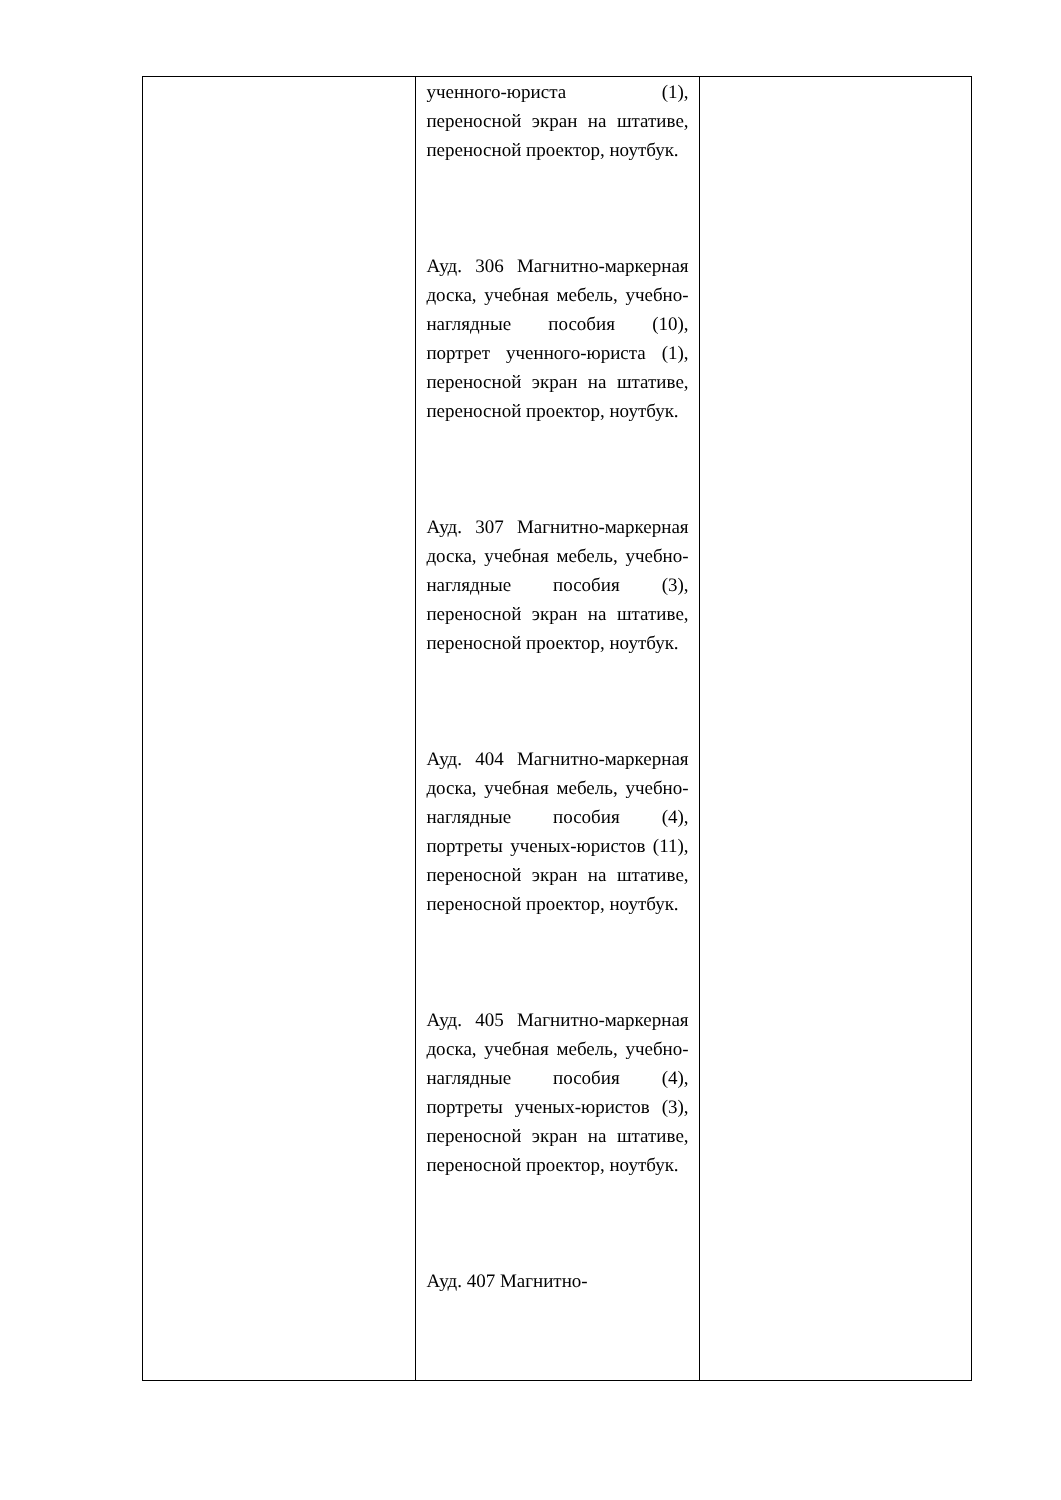| | ученного-юриста (1), переносной экран на штативе, переносной проектор, ноутбук. Ауд. 306 Магнитно-маркерная доска, учебная мебель, учебно-наглядные пособия (10), портрет ученного-юриста (1), переносной экран на штативе, переносной проектор, ноутбук. Ауд. 307 Магнитно-маркерная доска, учебная мебель, учебно-наглядные пособия (3), переносной экран на штативе, переносной проектор, ноутбук. Ауд. 404 Магнитно-маркерная доска, учебная мебель, учебно-наглядные пособия (4), портреты ученых-юристов (11), переносной экран на штативе, переносной проектор, ноутбук. Ауд. 405 Магнитно-маркерная доска, учебная мебель, учебно-наглядные пособия (4), портреты ученых-юристов (3), переносной экран на штативе, переносной проектор, ноутбук. Ауд. 407 Магнитно- | |